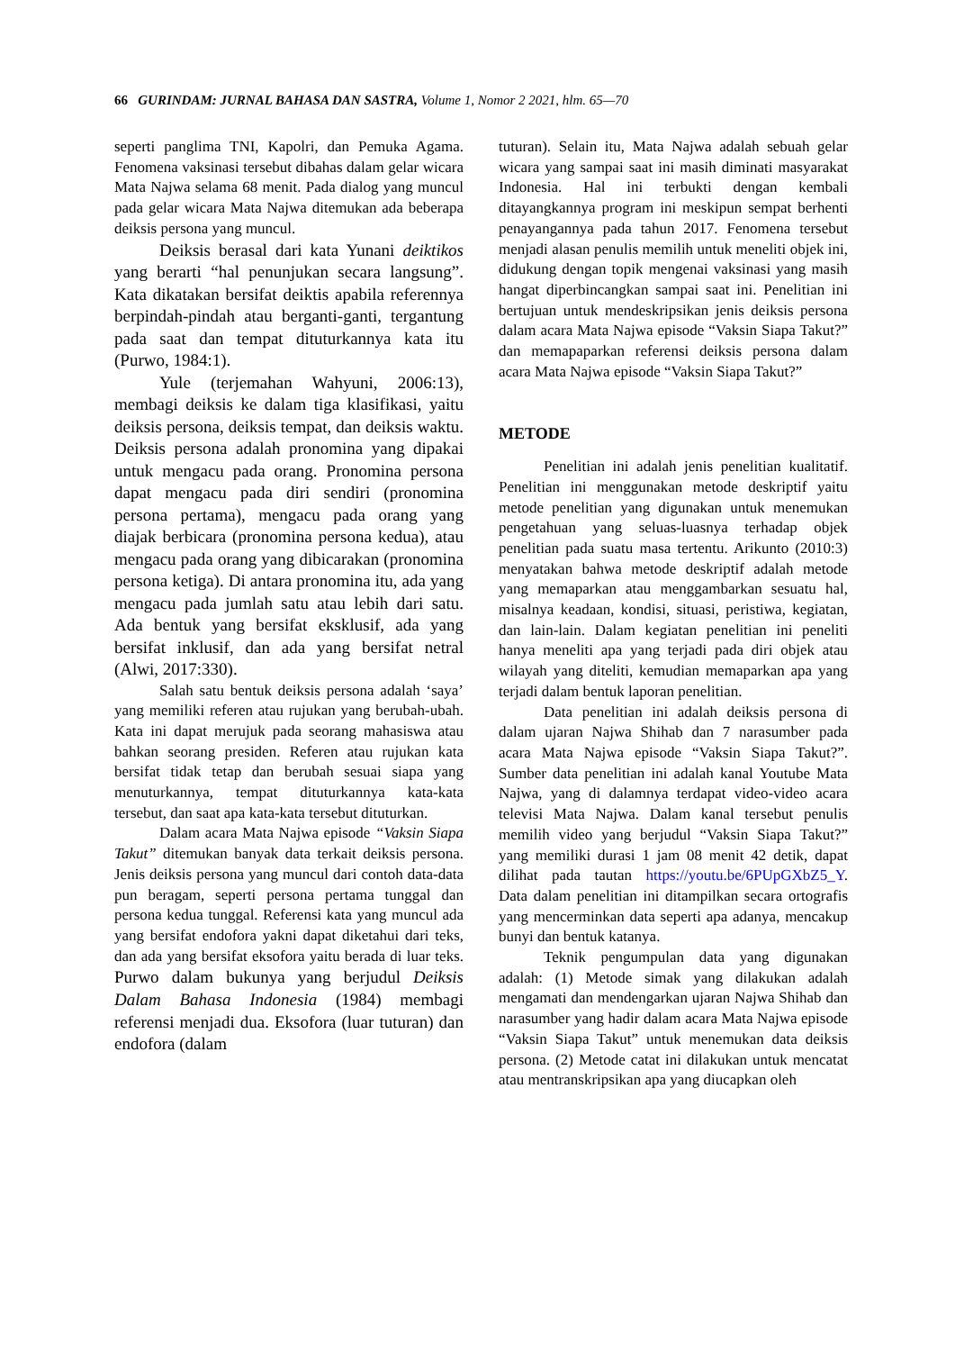66 GURINDAM: JURNAL BAHASA DAN SASTRA, Volume 1, Nomor 2 2021, hlm. 65—70
seperti panglima TNI, Kapolri, dan Pemuka Agama. Fenomena vaksinasi tersebut dibahas dalam gelar wicara Mata Najwa selama 68 menit. Pada dialog yang muncul pada gelar wicara Mata Najwa ditemukan ada beberapa deiksis persona yang muncul.
Deiksis berasal dari kata Yunani deiktikos yang berarti “hal penunjukan secara langsung”. Kata dikatakan bersifat deiktis apabila referennya berpindah-pindah atau berganti-ganti, tergantung pada saat dan tempat dituturkannya kata itu (Purwo, 1984:1).
Yule (terjemahan Wahyuni, 2006:13), membagi deiksis ke dalam tiga klasifikasi, yaitu deiksis persona, deiksis tempat, dan deiksis waktu. Deiksis persona adalah pronomina yang dipakai untuk mengacu pada orang. Pronomina persona dapat mengacu pada diri sendiri (pronomina persona pertama), mengacu pada orang yang diajak berbicara (pronomina persona kedua), atau mengacu pada orang yang dibicarakan (pronomina persona ketiga). Di antara pronomina itu, ada yang mengacu pada jumlah satu atau lebih dari satu. Ada bentuk yang bersifat eksklusif, ada yang bersifat inklusif, dan ada yang bersifat netral (Alwi, 2017:330).
Salah satu bentuk deiksis persona adalah ‘saya’ yang memiliki referen atau rujukan yang berubah-ubah. Kata ini dapat merujuk pada seorang mahasiswa atau bahkan seorang presiden. Referen atau rujukan kata bersifat tidak tetap dan berubah sesuai siapa yang menuturkannya, tempat dituturkannya kata-kata tersebut, dan saat apa kata-kata tersebut dituturkan.
Dalam acara Mata Najwa episode “Vaksin Siapa Takut” ditemukan banyak data terkait deiksis persona. Jenis deiksis persona yang muncul dari contoh data-data pun beragam, seperti persona pertama tunggal dan persona kedua tunggal. Referensi kata yang muncul ada yang bersifat endofora yakni dapat diketahui dari teks, dan ada yang bersifat eksofora yaitu berada di luar teks. Purwo dalam bukunya yang berjudul Deiksis Dalam Bahasa Indonesia (1984) membagi referensi menjadi dua. Eksofora (luar tuturan) dan endofora (dalam
tuturan). Selain itu, Mata Najwa adalah sebuah gelar wicara yang sampai saat ini masih diminati masyarakat Indonesia. Hal ini terbukti dengan kembali ditayangkannya program ini meskipun sempat berhenti penayangannya pada tahun 2017. Fenomena tersebut menjadi alasan penulis memilih untuk meneliti objek ini, didukung dengan topik mengenai vaksinasi yang masih hangat diperbincangkan sampai saat ini. Penelitian ini bertujuan untuk mendeskripsikan jenis deiksis persona dalam acara Mata Najwa episode “Vaksin Siapa Takut?” dan memapaparkan referensi deiksis persona dalam acara Mata Najwa episode “Vaksin Siapa Takut?”
METODE
Penelitian ini adalah jenis penelitian kualitatif. Penelitian ini menggunakan metode deskriptif yaitu metode penelitian yang digunakan untuk menemukan pengetahuan yang seluas-luasnya terhadap objek penelitian pada suatu masa tertentu. Arikunto (2010:3) menyatakan bahwa metode deskriptif adalah metode yang memaparkan atau menggambarkan sesuatu hal, misalnya keadaan, kondisi, situasi, peristiwa, kegiatan, dan lain-lain. Dalam kegiatan penelitian ini peneliti hanya meneliti apa yang terjadi pada diri objek atau wilayah yang diteliti, kemudian memaparkan apa yang terjadi dalam bentuk laporan penelitian.
Data penelitian ini adalah deiksis persona di dalam ujaran Najwa Shihab dan 7 narasumber pada acara Mata Najwa episode “Vaksin Siapa Takut?”. Sumber data penelitian ini adalah kanal Youtube Mata Najwa, yang di dalamnya terdapat video-video acara televisi Mata Najwa. Dalam kanal tersebut penulis memilih video yang berjudul “Vaksin Siapa Takut?” yang memiliki durasi 1 jam 08 menit 42 detik, dapat dilihat pada tautan https://youtu.be/6PUpGXbZ5_Y. Data dalam penelitian ini ditampilkan secara ortografis yang mencerminkan data seperti apa adanya, mencakup bunyi dan bentuk katanya.
Teknik pengumpulan data yang digunakan adalah: (1) Metode simak yang dilakukan adalah mengamati dan mendengarkan ujaran Najwa Shihab dan narasumber yang hadir dalam acara Mata Najwa episode “Vaksin Siapa Takut” untuk menemukan data deiksis persona. (2) Metode catat ini dilakukan untuk mencatat atau mentranskripsikan apa yang diucapkan oleh